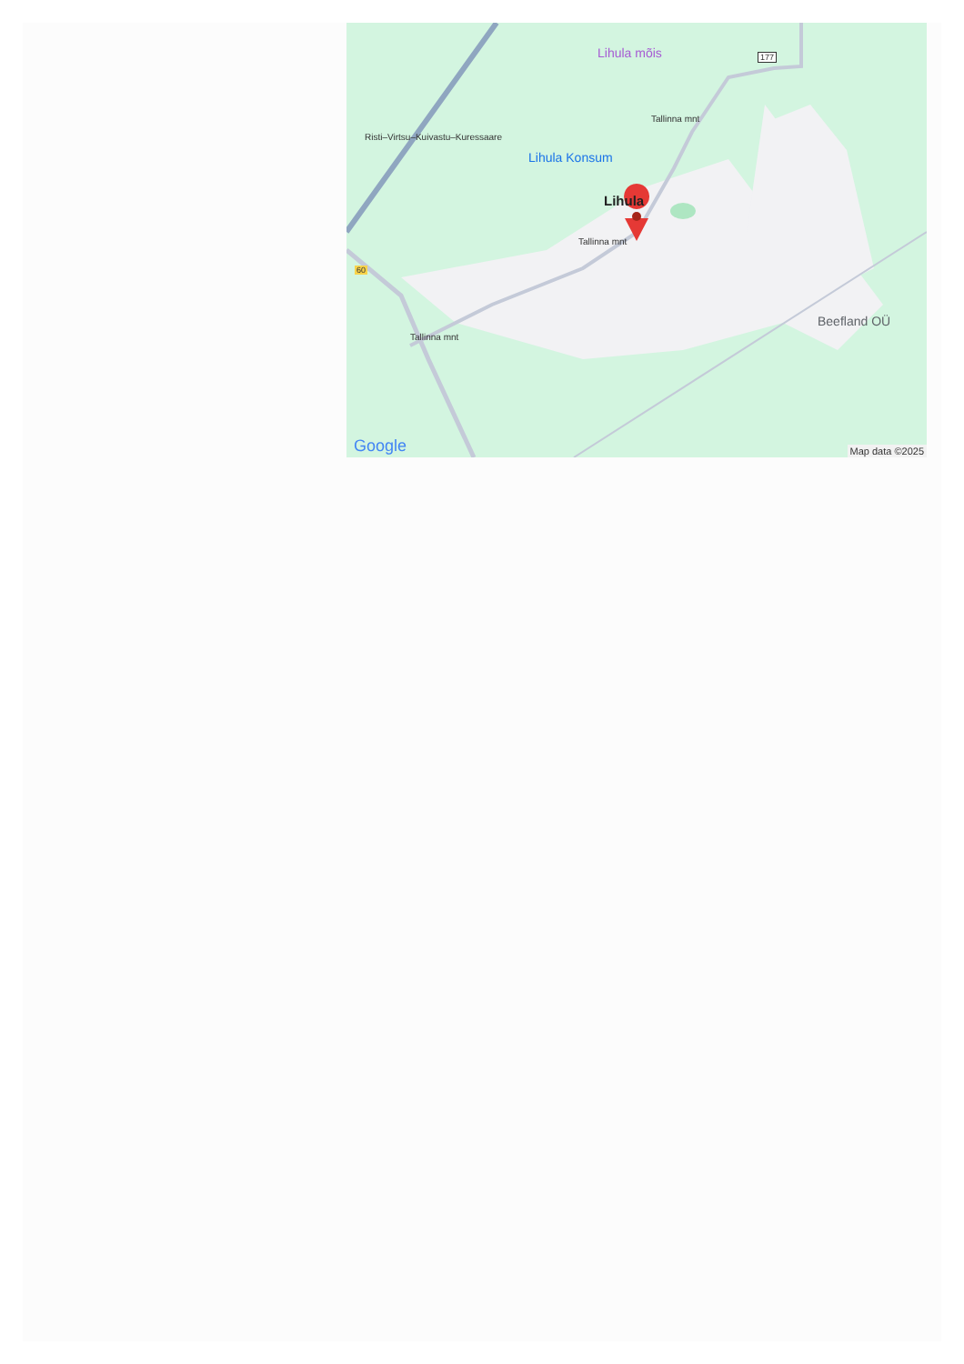Lihula mõis
Lihula Konsum
Lihula
Beefland OÜ
Risti–Virtsu–Kuivastu–Kuressaare
Tallinna mnt
Tallinna mnt
Tallinna mnt
177
60
Google Map data ©2025